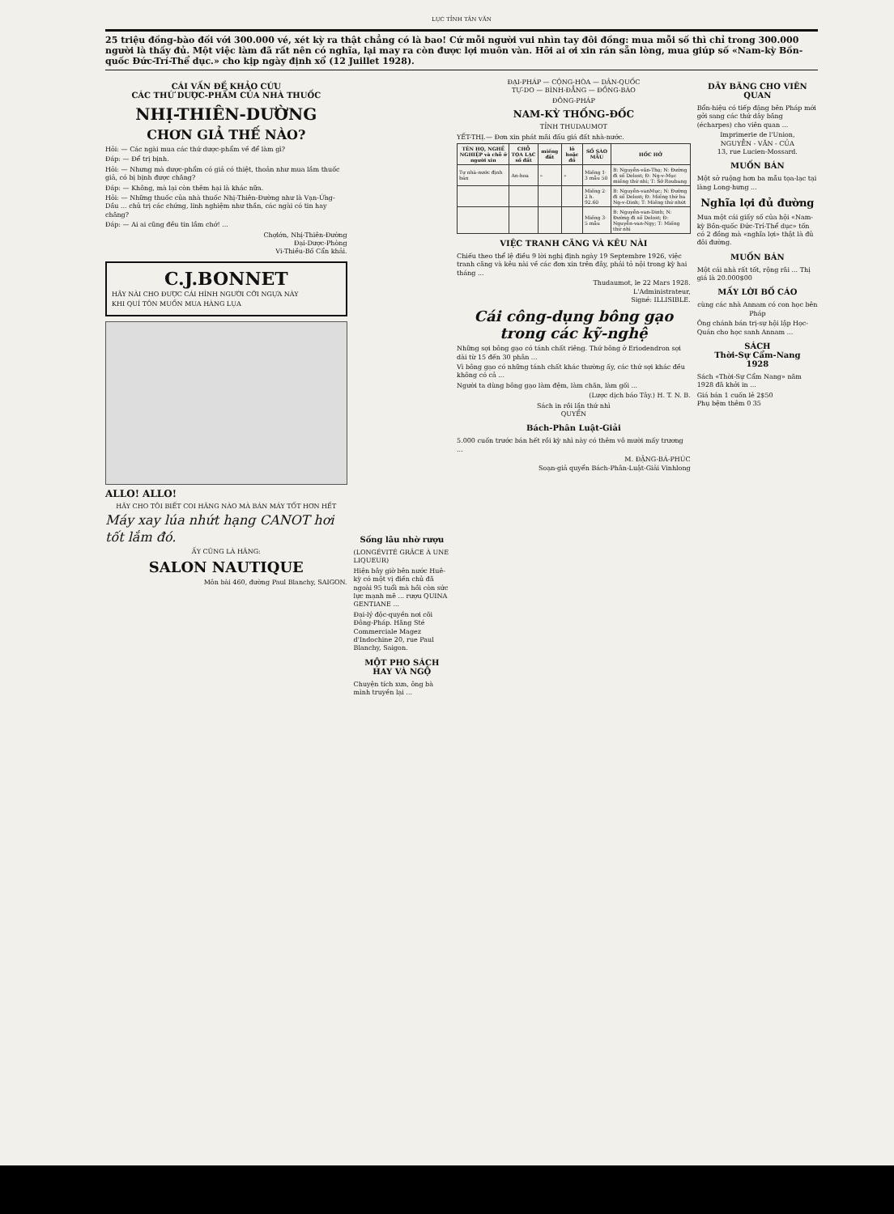LỤC TỈNH TÂN VĂN
25 triệu đồng-bào đối với 300.000 vé, xét kỳ ra thật chẳng có là bao! Cứ mỗi người vui nhìn tay đôi đồng: mua mỗi số thì chỉ trong 300.000 người là thấy đủ. Một việc làm đã rất nên có nghĩa, lại may ra còn được lợi muôn vàn. Hỡi ai ơi xin rán sẵn lòng, mua giúp số «Nam-kỳ Bồn-quốc Đức-Trí-Thể dục.» cho kịp ngày định xổ (12 Juillet 1928).
CÁI VẤN ĐỀ KHẢO CỨU
CÁC THỨ DƯỢC-PHẨM CỦA NHÀ THUỐC
NHỊ-THIÊN-DƯỜNG
CHƠN GIẢ THẾ NÀO?
Hỏi: — Các ngài mua các thứ dược-phẩm về để làm gì?
Đáp: — Để trị bịnh.
Hỏi: — Nhưng mà dược-phẩm có giả có thiệt, thoản như mua lầm thuốc giả, có bị bịnh được chăng?
Đáp: — Không, mà lại còn thêm hại là khác nữa.
Hỏi: — Những thuốc của nhà thuốc Nhị-Thiên-Đường như là Vạn-Ứng-Dầu ... chủ trị các chứng, linh nghiệm như thần, các ngài có tin hay chăng?
Đáp: — Ai ai cũng đều tin lắm chớ! ...
Chợlớn, Nhị-Thiên-Đường
Đại-Dược-Phòng
Vi-Thiều-Bố Cẩn khải.
C.J.BONNET
HÃY NÀI CHO ĐƯỢC CÁI HÌNH NGƯỜI CỠI NGỰA NÀY
KHI QUÍ TÔN MUỐN MUA HÀNG LỤA
ALLO! ALLO!
HÃY CHO TÔI BIẾT COI HÃNG NÀO MÀ BÁN MÁY TỐT HƠN HẾT
Máy xay lúa nhứt hạng CANOT hơi tốt lắm đó.
ẤY CŨNG LÀ HÃNG:
SALON NAUTIQUE
Môn bài 460, đường Paul Blanchy, SAIGON.
Sống lâu nhờ rượu
(LONGÉVITÉ GRÂCE À UNE LIQUEUR)
Hiện bây giờ bên nước Huê-kỳ có một vị điền chủ đã ngoài 95 tuổi mà hồi còn sức lực mạnh mẽ ... rượu QUINA GENTIANE ...
Đại-lý độc-quyền nơi cõi Đông-Pháp. Hãng Sté Commerciale Magez d'Indochine 20, rue Paul Blanchy, Saigon.
MỘT PHO SÁCH HAY VÀ NGỘ
Chuyện tích xưa, ông bà mình truyền lại ...
ĐẠI-PHÁP — CỘNG-HÒA — DÂN-QUỐC
TỰ-DO — BÌNH-ĐẲNG — ĐỒNG-BÀO
ĐÔNG-PHÁP
NAM-KỲ THỐNG-ĐỐC
TỈNH THUDAUMOT
YẾT-THỊ.— Đơn xin phát mãi đấu giá đất nhà-nước.
| TÊN HỌ, NGHỀ NGHIỆP và chỗ ở người xin | CHỖ TỌA LẠC số đất | miếng đất | lô hoặc đồ | SỐ SÀO MẪU | HỐC HỞ |
| --- | --- | --- | --- | --- | --- |
| Tự nhà-nước định bán | An-hoa | » | » | Miếng 1· 3 mẫu 50 | B: Nguyễn-văn-Thọ; N: Đường đi số Delost; Đ: Ng-v-Mục miếng thứ nhì; T: Sở Roubang |
| | | | | Miếng 2· 2 h. 92.60 | B: Nguyễn-vanMục; N: Đường đi số Delost; Đ: Miếng thứ ba Ng-v-Dinh; T: Miếng thứ nhứt |
| | | | | Miếng 3· 5 mẫu | B: Nguyễn-van-Dinh; N: Đường đi số Delost; Đ: Nguyễn-van-Ngy; T: Miếng thứ nhì |
VIỆC TRANH CÃNG VÀ KÊU NÀI
Chiếu theo thể lệ điều 9 lời nghị định ngày 19 Septembre 1926, việc tranh cãng và kêu nài về các đơn xin trên đây, phải tỏ nội trong kỳ hai tháng ...
Thudaumot, le 22 Mars 1928.
L'Administrateur,
Signé: ILLISIBLE.
Cái công-dụng bông gạo trong các kỹ-nghệ
Những sợi bông gạo có tánh chất riêng. Thứ bông ở Eriodendron sợi dài từ 15 đến 30 phân ...
Vì bông gạo có những tánh chất khác thường ấy, các thứ sợi khác đều không có cả ...
Người ta dùng bông gạo làm đệm, làm chăn, làm gối ...
(Lược dịch báo Tây.) H. T. N. B.
Sách in rồi lần thứ nhì
QUYỂN
Bách-Phân Luật-Giải
5.000 cuốn trước bán hết rồi kỳ nhì này có thêm vô mười mấy trương ...
M. ĐẶNG-BÁ-PHÚC
Soạn-giả quyển Bách-Phân-Luật-Giải Vinhlong
DÂY BĂNG CHO VIÊN QUAN
Bổn-hiệu có tiếp đặng bên Pháp mới gởi sang các thứ dây băng (écharpes) cho viên quan ...
Imprimerie de l'Union,
NGUYỄN - VĂN - CỦA
13, rue Lucien-Mossard.
MUỐN BÁN
Một sở ruộng hơn ba mẫu tọa-lạc tại làng Long-hưng ...
Nghĩa lợi đủ đường
Mua một cái giấy số của hội «Nam-kỳ Bồn-quốc Đức-Trí-Thể dục» tốn có 2 đồng mà «nghĩa lợi» thật là đủ đôi đường.
MUỐN BÁN
Một cái nhà rất tốt, rộng rãi ... Thị giá là 20.000$00
MẤY LỜI BỐ CÁO
cùng các nhà Annam có con học bên Pháp
Ông chánh bán trị-sự hội lập Học-Quán cho học sanh Annam ...
SÁCH
Thời-Sự Cẩm-Nang
1928
Sách «Thời-Sự Cẩm Nang» năm 1928 đã khởi in ...
Giá bán 1 cuốn lẻ 2$50
Phụ bệm thêm 0 35